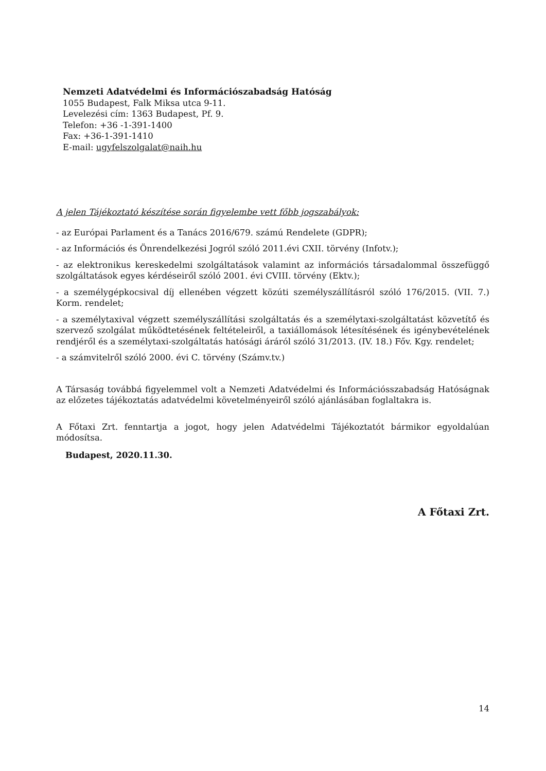Nemzeti Adatvédelmi és Információszabadság Hatóság
1055 Budapest, Falk Miksa utca 9-11.
Levelezési cím: 1363 Budapest, Pf. 9.
Telefon: +36 -1-391-1400
Fax: +36-1-391-1410
E-mail: ugyfelszolgalat@naih.hu
A jelen Tájékoztató készítése során figyelembe vett főbb jogszabályok:
- az Európai Parlament és a Tanács 2016/679. számú Rendelete (GDPR);
- az Információs és Önrendelkezési Jogról szóló 2011.évi CXII. törvény (Infotv.);
- az elektronikus kereskedelmi szolgáltatások valamint az információs társadalommal összefüggő szolgáltatások egyes kérdéseiről szóló 2001. évi CVIII. törvény (Ektv.);
- a személygépkocsival díj ellenében végzett közúti személyszállításról szóló 176/2015. (VII. 7.) Korm. rendelet;
- a személytaxival végzett személyszállítási szolgáltatás és a személytaxi-szolgáltatást közvetítő és szervező szolgálat működtetésének feltételeiről, a taxiállomások létesítésének és igénybevételének rendjéről és a személytaxi-szolgáltatás hatósági áráról szóló 31/2013. (IV. 18.) Főv. Kgy. rendelet;
- a számvitelről szóló 2000. évi C. törvény (Számv.tv.)
A Társaság továbbá figyelemmel volt a Nemzeti Adatvédelmi és Információsszabadság Hatóságnak az előzetes tájékoztatás adatvédelmi követelményeiről szóló ajánlásában foglaltakra is.
A Főtaxi Zrt. fenntartja a jogot, hogy jelen Adatvédelmi Tájékoztatót bármikor egyoldalúan módosítsa.
Budapest, 2020.11.30.
A Főtaxi Zrt.
14